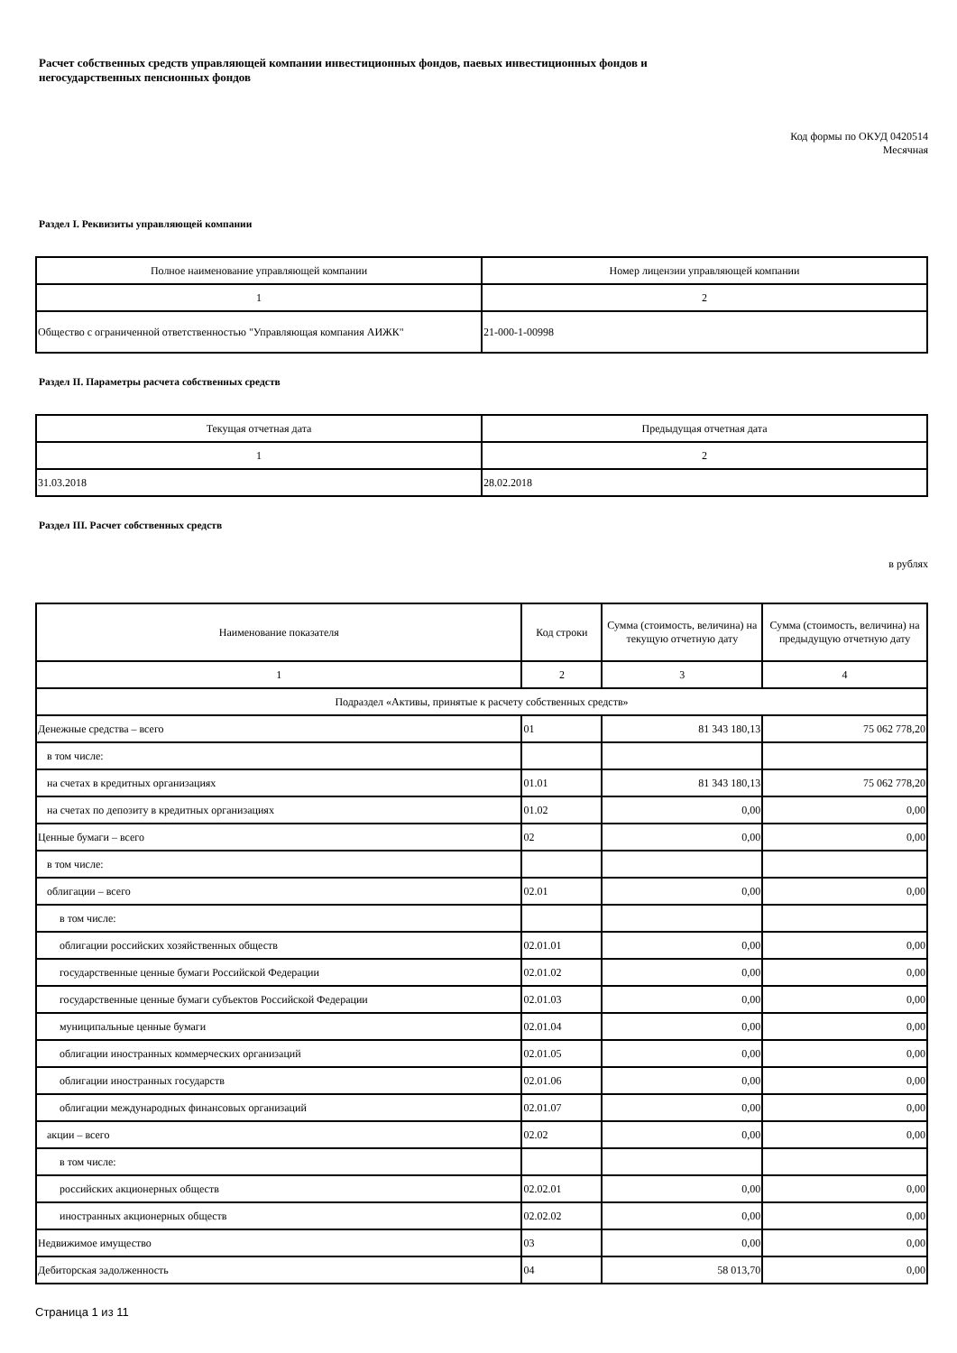Расчет собственных средств управляющей компании инвестиционных фондов, паевых инвестиционных фондов и
негосударственных пенсионных фондов
Код формы по ОКУД 0420514
Месячная
Раздел I. Реквизиты управляющей компании
| Полное наименование управляющей компании | Номер лицензии управляющей компании |
| --- | --- |
| 1 | 2 |
| Общество с ограниченной ответственностью "Управляющая компания АИЖК" | 21-000-1-00998 |
Раздел II. Параметры расчета собственных средств
| Текущая отчетная дата | Предыдущая отчетная дата |
| --- | --- |
| 1 | 2 |
| 31.03.2018 | 28.02.2018 |
Раздел III. Расчет собственных средств
в рублях
| Наименование показателя | Код строки | Сумма (стоимость, величина) на текущую отчетную дату | Сумма (стоимость, величина) на предыдущую отчетную дату |
| --- | --- | --- | --- |
| 1 | 2 | 3 | 4 |
| Подраздел «Активы, принятые к расчету собственных средств» | | | |
| Денежные средства – всего | 01 | 81 343 180,13 | 75 062 778,20 |
| в том числе: | | | |
| на счетах в кредитных организациях | 01.01 | 81 343 180,13 | 75 062 778,20 |
| на счетах по депозиту в кредитных организациях | 01.02 | 0,00 | 0,00 |
| Ценные бумаги – всего | 02 | 0,00 | 0,00 |
| в том числе: | | | |
| облигации – всего | 02.01 | 0,00 | 0,00 |
| в том числе: | | | |
| облигации российских хозяйственных обществ | 02.01.01 | 0,00 | 0,00 |
| государственные ценные бумаги Российской Федерации | 02.01.02 | 0,00 | 0,00 |
| государственные ценные бумаги субъектов Российской Федерации | 02.01.03 | 0,00 | 0,00 |
| муниципальные ценные бумаги | 02.01.04 | 0,00 | 0,00 |
| облигации иностранных коммерческих организаций | 02.01.05 | 0,00 | 0,00 |
| облигации иностранных государств | 02.01.06 | 0,00 | 0,00 |
| облигации международных финансовых организаций | 02.01.07 | 0,00 | 0,00 |
| акции – всего | 02.02 | 0,00 | 0,00 |
| в том числе: | | | |
| российских акционерных обществ | 02.02.01 | 0,00 | 0,00 |
| иностранных акционерных обществ | 02.02.02 | 0,00 | 0,00 |
| Недвижимое имущество | 03 | 0,00 | 0,00 |
| Дебиторская задолженность | 04 | 58 013,70 | 0,00 |
Страница 1 из 11